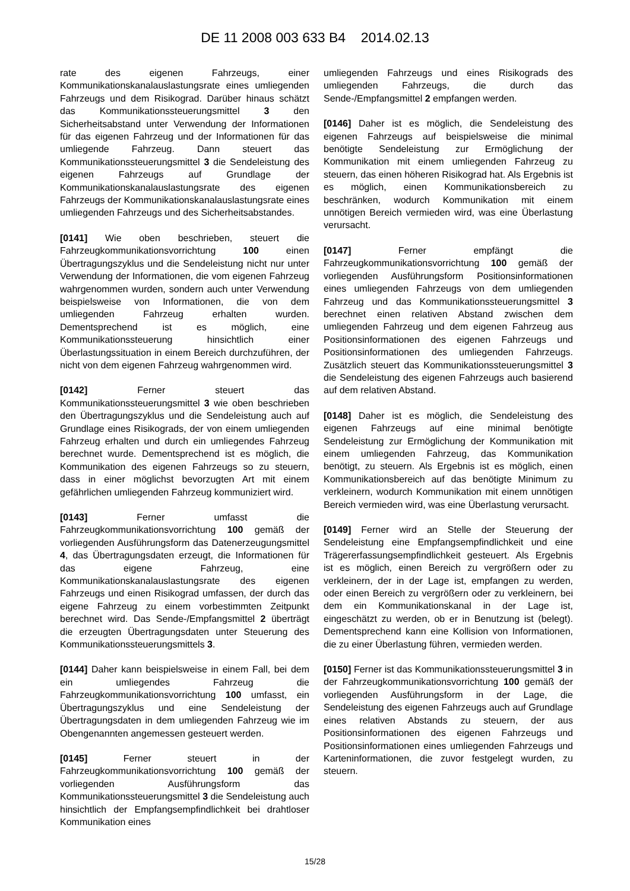DE 11 2008 003 633 B4 2014.02.13
rate des eigenen Fahrzeugs, einer Kommunikationskanalauslastungsrate eines umliegenden Fahrzeugs und dem Risikograd. Darüber hinaus schätzt das Kommunikationssteuerungsmittel 3 den Sicherheitsabstand unter Verwendung der Informationen für das eigenen Fahrzeug und der Informationen für das umliegende Fahrzeug. Dann steuert das Kommunikationssteuerungsmittel 3 die Sendeleistung des eigenen Fahrzeugs auf Grundlage der Kommunikationskanalauslastungsrate des eigenen Fahrzeugs der Kommunikationskanalauslastungsrate eines umliegenden Fahrzeugs und des Sicherheitsabstandes.
[0141] Wie oben beschrieben, steuert die Fahrzeugkommunikationsvorrichtung 100 einen Übertragungszyklus und die Sendeleistung nicht nur unter Verwendung der Informationen, die vom eigenen Fahrzeug wahrgenommen wurden, sondern auch unter Verwendung beispielsweise von Informationen, die von dem umliegenden Fahrzeug erhalten wurden. Dementsprechend ist es möglich, eine Kommunikationssteuerung hinsichtlich einer Überlastungssituation in einem Bereich durchzuführen, der nicht von dem eigenen Fahrzeug wahrgenommen wird.
[0142] Ferner steuert das Kommunikationssteuerungsmittel 3 wie oben beschrieben den Übertragungszyklus und die Sendeleistung auch auf Grundlage eines Risikograds, der von einem umliegenden Fahrzeug erhalten und durch ein umliegendes Fahrzeug berechnet wurde. Dementsprechend ist es möglich, die Kommunikation des eigenen Fahrzeugs so zu steuern, dass in einer möglichst bevorzugten Art mit einem gefährlichen umliegenden Fahrzeug kommuniziert wird.
[0143] Ferner umfasst die Fahrzeugkommunikationsvorrichtung 100 gemäß der vorliegenden Ausführungsform das Datenerzeugungsmittel 4, das Übertragungsdaten erzeugt, die Informationen für das eigene Fahrzeug, eine Kommunikationskanalauslastungsrate des eigenen Fahrzeugs und einen Risikograd umfassen, der durch das eigene Fahrzeug zu einem vorbestimmten Zeitpunkt berechnet wird. Das Sende-/Empfangsmittel 2 überträgt die erzeugten Übertragungsdaten unter Steuerung des Kommunikationssteuerungsmittels 3.
[0144] Daher kann beispielsweise in einem Fall, bei dem ein umliegendes Fahrzeug die Fahrzeugkommunikationsvorrichtung 100 umfasst, ein Übertragungszyklus und eine Sendeleistung der Übertragungsdaten in dem umliegenden Fahrzeug wie im Obengenannten angemessen gesteuert werden.
[0145] Ferner steuert in der Fahrzeugkommunikationsvorrichtung 100 gemäß der vorliegenden Ausführungsform das Kommunikationssteuerungsmittel 3 die Sendeleistung auch hinsichtlich der Empfangsempfindlichkeit bei drahtloser Kommunikation eines
umliegenden Fahrzeugs und eines Risikograds des umliegenden Fahrzeugs, die durch das Sende-/Empfangsmittel 2 empfangen werden.
[0146] Daher ist es möglich, die Sendeleistung des eigenen Fahrzeugs auf beispielsweise die minimal benötigte Sendeleistung zur Ermöglichung der Kommunikation mit einem umliegenden Fahrzeug zu steuern, das einen höheren Risikograd hat. Als Ergebnis ist es möglich, einen Kommunikationsbereich zu beschränken, wodurch Kommunikation mit einem unnötigen Bereich vermieden wird, was eine Überlastung verursacht.
[0147] Ferner empfängt die Fahrzeugkommunikationsvorrichtung 100 gemäß der vorliegenden Ausführungsform Positionsinformationen eines umliegenden Fahrzeugs von dem umliegenden Fahrzeug und das Kommunikationssteuerungsmittel 3 berechnet einen relativen Abstand zwischen dem umliegenden Fahrzeug und dem eigenen Fahrzeug aus Positionsinformationen des eigenen Fahrzeugs und Positionsinformationen des umliegenden Fahrzeugs. Zusätzlich steuert das Kommunikationssteuerungsmittel 3 die Sendeleistung des eigenen Fahrzeugs auch basierend auf dem relativen Abstand.
[0148] Daher ist es möglich, die Sendeleistung des eigenen Fahrzeugs auf eine minimal benötigte Sendeleistung zur Ermöglichung der Kommunikation mit einem umliegenden Fahrzeug, das Kommunikation benötigt, zu steuern. Als Ergebnis ist es möglich, einen Kommunikationsbereich auf das benötigte Minimum zu verkleinern, wodurch Kommunikation mit einem unnötigen Bereich vermieden wird, was eine Überlastung verursacht.
[0149] Ferner wird an Stelle der Steuerung der Sendeleistung eine Empfangsempfindlichkeit und eine Trägererfassungsempfindlichkeit gesteuert. Als Ergebnis ist es möglich, einen Bereich zu vergrößern oder zu verkleinern, der in der Lage ist, empfangen zu werden, oder einen Bereich zu vergrößern oder zu verkleinern, bei dem ein Kommunikationskanal in der Lage ist, eingeschätzt zu werden, ob er in Benutzung ist (belegt). Dementsprechend kann eine Kollision von Informationen, die zu einer Überlastung führen, vermieden werden.
[0150] Ferner ist das Kommunikationssteuerungsmittel 3 in der Fahrzeugkommunikationsvorrichtung 100 gemäß der vorliegenden Ausführungsform in der Lage, die Sendeleistung des eigenen Fahrzeugs auch auf Grundlage eines relativen Abstands zu steuern, der aus Positionsinformationen des eigenen Fahrzeugs und Positionsinformationen eines umliegenden Fahrzeugs und Karteninformationen, die zuvor festgelegt wurden, zu steuern.
15/28